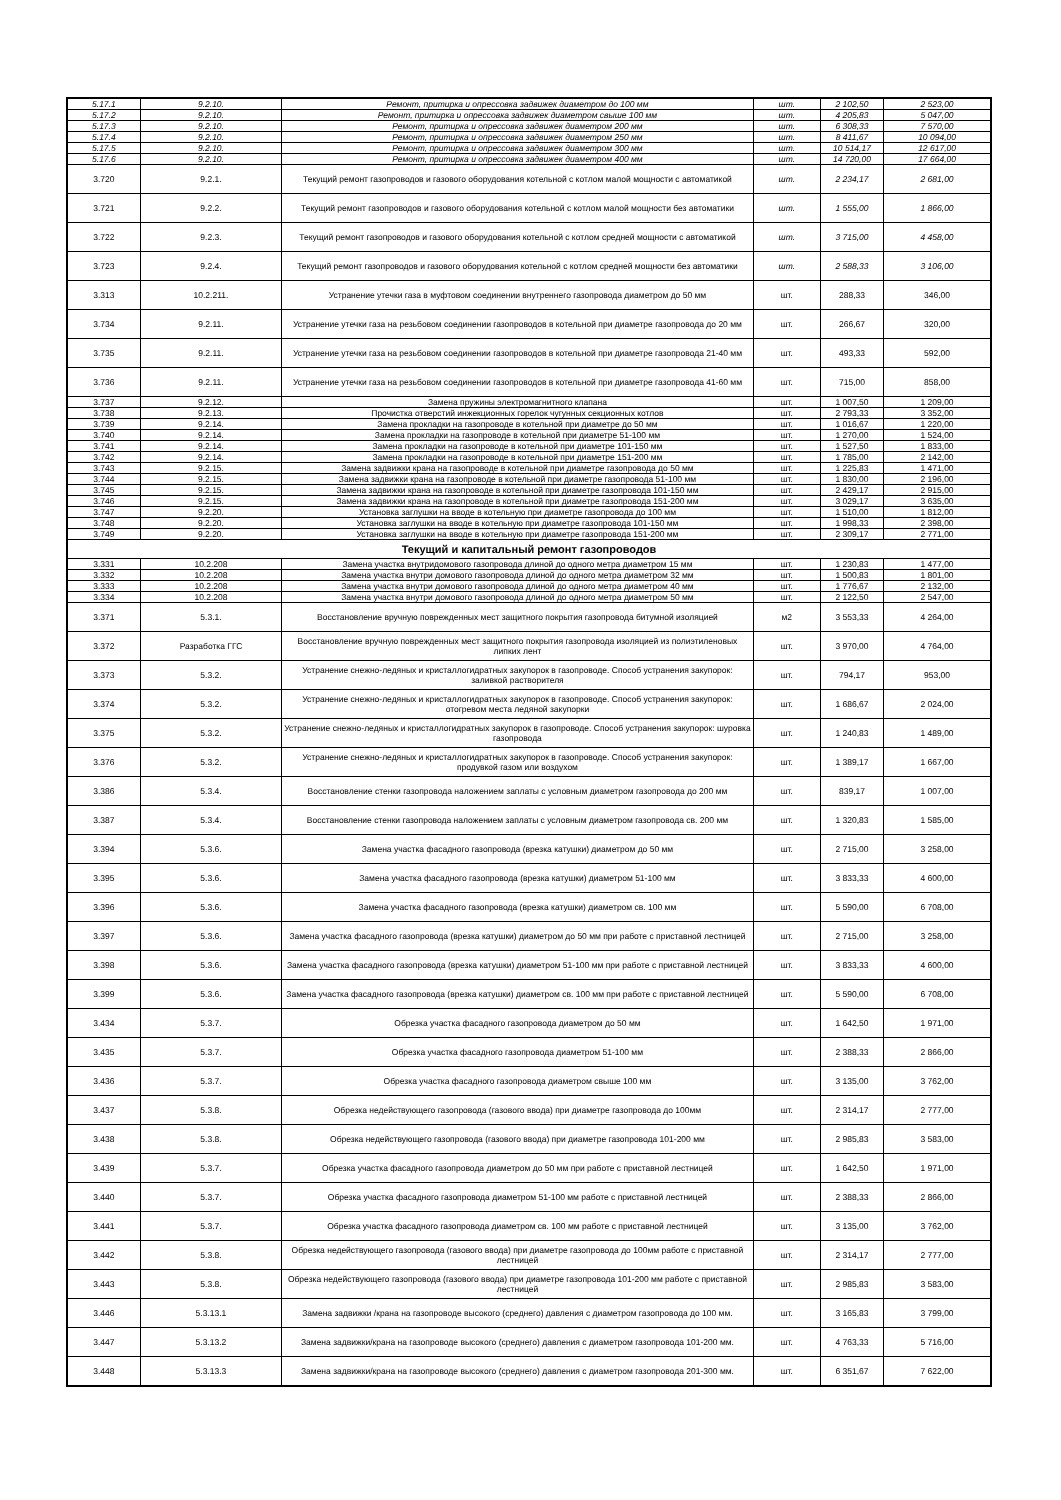| 5.17.1 | 9.2.10. | Ремонт, притирка и опрессовка задвижек диаметром до 100 мм | шт. | 2 102,50 | 2 523,00 |
| 5.17.2 | 9.2.10. | Ремонт, притирка и опрессовка задвижек диаметром свыше 100 мм | шт. | 4 205,83 | 5 047,00 |
| 5.17.3 | 9.2.10. | Ремонт, притирка и опрессовка задвижек диаметром 200 мм | шт. | 6 308,33 | 7 570,00 |
| 5.17.4 | 9.2.10. | Ремонт, притирка и опрессовка задвижек диаметром 250 мм | шт. | 8 411,67 | 10 094,00 |
| 5.17.5 | 9.2.10. | Ремонт, притирка и опрессовка задвижек диаметром 300 мм | шт. | 10 514,17 | 12 617,00 |
| 5.17.6 | 9.2.10. | Ремонт, притирка и опрессовка задвижек диаметром 400 мм | шт. | 14 720,00 | 17 664,00 |
| 3.720 | 9.2.1. | Текущий ремонт газопроводов и газового оборудования котельной с котлом малой мощности с автоматикой | шт. | 2 234,17 | 2 681,00 |
| 3.721 | 9.2.2. | Текущий ремонт газопроводов и газового оборудования котельной с котлом малой мощности без автоматики | шт. | 1 555,00 | 1 866,00 |
| 3.722 | 9.2.3. | Текущий ремонт газопроводов и газового оборудования котельной с котлом средней мощности с автоматикой | шт. | 3 715,00 | 4 458,00 |
| 3.723 | 9.2.4. | Текущий ремонт газопроводов и газового оборудования котельной с котлом средней мощности без автоматики | шт. | 2 588,33 | 3 106,00 |
| 3.313 | 10.2.211. | Устранение утечки газа в муфтовом соединении внутреннего газопровода диаметром до 50 мм | шт. | 288,33 | 346,00 |
| 3.734 | 9.2.11. | Устранение утечки газа на резьбовом соединении газопроводов в котельной при диаметре газопровода до 20 мм | шт. | 266,67 | 320,00 |
| 3.735 | 9.2.11. | Устранение утечки газа на резьбовом соединении газопроводов в котельной при диаметре газопровода 21-40 мм | шт. | 493,33 | 592,00 |
| 3.736 | 9.2.11. | Устранение утечки газа на резьбовом соединении газопроводов в котельной при диаметре газопровода 41-60 мм | шт. | 715,00 | 858,00 |
| 3.737 | 9.2.12. | Замена пружины электромагнитного клапана | шт. | 1 007,50 | 1 209,00 |
| 3.738 | 9.2.13. | Прочистка отверстий инжекционных горелок чугунных секционных котлов | шт. | 2 793,33 | 3 352,00 |
| 3.739 | 9.2.14. | Замена прокладки на газопроводе в котельной при диаметре до 50 мм | шт. | 1 016,67 | 1 220,00 |
| 3.740 | 9.2.14. | Замена прокладки на газопроводе в котельной при диаметре 51-100 мм | шт. | 1 270,00 | 1 524,00 |
| 3.741 | 9.2.14. | Замена прокладки на газопроводе в котельной при диаметре 101-150 мм | шт. | 1 527,50 | 1 833,00 |
| 3.742 | 9.2.14. | Замена прокладки на газопроводе в котельной при диаметре 151-200 мм | шт. | 1 785,00 | 2 142,00 |
| 3.743 | 9.2.15. | Замена задвижки крана на газопроводе в котельной при диаметре газопровода до 50 мм | шт. | 1 225,83 | 1 471,00 |
| 3.744 | 9.2.15. | Замена задвижки крана на газопроводе в котельной при диаметре газопровода 51-100 мм | шт. | 1 830,00 | 2 196,00 |
| 3.745 | 9.2.15. | Замена задвижки крана на газопроводе в котельной при диаметре газопровода 101-150 мм | шт. | 2 429,17 | 2 915,00 |
| 3.746 | 9.2.15. | Замена задвижки крана на газопроводе в котельной при диаметре газопровода 151-200 мм | шт. | 3 029,17 | 3 635,00 |
| 3.747 | 9.2.20. | Установка заглушки на вводе в котельную при диаметре газопровода до 100 мм | шт. | 1 510,00 | 1 812,00 |
| 3.748 | 9.2.20. | Установка заглушки на вводе в котельную при диаметре газопровода 101-150 мм | шт. | 1 998,33 | 2 398,00 |
| 3.749 | 9.2.20. | Установка заглушки на вводе в котельную при диаметре газопровода 151-200 мм | шт. | 2 309,17 | 2 771,00 |
| Текущий и капитальный ремонт газопроводов | | | | | |
| 3.331 | 10.2.208 | Замена участка внутридомового газопровода длиной до одного метра диаметром 15 мм | шт. | 1 230,83 | 1 477,00 |
| 3.332 | 10.2.208 | Замена участка внутри домового газопровода длиной до одного метра диаметром 32 мм | шт. | 1 500,83 | 1 801,00 |
| 3.333 | 10.2.208 | Замена участка внутри домового газопровода длиной до одного метра диаметром 40 мм | шт. | 1 776,67 | 2 132,00 |
| 3.334 | 10.2.208 | Замена участка внутри домового газопровода длиной до одного метра диаметром 50 мм | шт. | 2 122,50 | 2 547,00 |
| 3.371 | 5.3.1. | Восстановление вручную поврежденных мест защитного покрытия газопровода битумной изоляцией | м2 | 3 553,33 | 4 264,00 |
| 3.372 | Разработка ГГС | Восстановление вручную поврежденных мест защитного покрытия газопровода изоляцией из полиэтиленовых липких лент | шт. | 3 970,00 | 4 764,00 |
| 3.373 | 5.3.2. | Устранение снежно-ледяных и кристаллогидратных закупорок в газопроводе. Способ устранения закупорок: заливкой растворителя | шт. | 794,17 | 953,00 |
| 3.374 | 5.3.2. | Устранение снежно-ледяных и кристаллогидратных закупорок в газопроводе. Способ устранения закупорок: отогревом места ледяной закупорки | шт. | 1 686,67 | 2 024,00 |
| 3.375 | 5.3.2. | Устранение снежно-ледяных и кристаллогидратных закупорок в газопроводе. Способ устранения закупорок: шуровка газопровода | шт. | 1 240,83 | 1 489,00 |
| 3.376 | 5.3.2. | Устранение снежно-ледяных и кристаллогидратных закупорок в газопроводе. Способ устранения закупорок: продувкой газом или воздухом | шт. | 1 389,17 | 1 667,00 |
| 3.386 | 5.3.4. | Восстановление стенки газопровода наложением заплаты с условным диаметром газопровода до 200 мм | шт. | 839,17 | 1 007,00 |
| 3.387 | 5.3.4. | Восстановление стенки газопровода наложением заплаты с условным диаметром газопровода св. 200 мм | шт. | 1 320,83 | 1 585,00 |
| 3.394 | 5.3.6. | Замена участка фасадного газопровода (врезка катушки) диаметром до 50 мм | шт. | 2 715,00 | 3 258,00 |
| 3.395 | 5.3.6. | Замена участка фасадного газопровода (врезка катушки) диаметром 51-100 мм | шт. | 3 833,33 | 4 600,00 |
| 3.396 | 5.3.6. | Замена участка фасадного газопровода (врезка катушки) диаметром св. 100 мм | шт. | 5 590,00 | 6 708,00 |
| 3.397 | 5.3.6. | Замена участка фасадного газопровода (врезка катушки) диаметром до 50 мм при работе с приставной лестницей | шт. | 2 715,00 | 3 258,00 |
| 3.398 | 5.3.6. | Замена участка фасадного газопровода (врезка катушки) диаметром 51-100 мм при работе с приставной лестницей | шт. | 3 833,33 | 4 600,00 |
| 3.399 | 5.3.6. | Замена участка фасадного газопровода (врезка катушки) диаметром св. 100 мм при работе с приставной лестницей | шт. | 5 590,00 | 6 708,00 |
| 3.434 | 5.3.7. | Обрезка участка фасадного газопровода диаметром до 50 мм | шт. | 1 642,50 | 1 971,00 |
| 3.435 | 5.3.7. | Обрезка участка фасадного газопровода диаметром 51-100 мм | шт. | 2 388,33 | 2 866,00 |
| 3.436 | 5.3.7. | Обрезка участка фасадного газопровода диаметром свыше 100 мм | шт. | 3 135,00 | 3 762,00 |
| 3.437 | 5.3.8. | Обрезка недействующего газопровода (газового ввода) при диаметре газопровода до 100мм | шт. | 2 314,17 | 2 777,00 |
| 3.438 | 5.3.8. | Обрезка недействующего газопровода (газового ввода) при диаметре газопровода 101-200 мм | шт. | 2 985,83 | 3 583,00 |
| 3.439 | 5.3.7. | Обрезка участка фасадного газопровода диаметром до 50 мм при работе с приставной лестницей | шт. | 1 642,50 | 1 971,00 |
| 3.440 | 5.3.7. | Обрезка участка фасадного газопровода диаметром 51-100 мм работе с приставной лестницей | шт. | 2 388,33 | 2 866,00 |
| 3.441 | 5.3.7. | Обрезка участка фасадного газопровода диаметром св. 100 мм работе с приставной лестницей | шт. | 3 135,00 | 3 762,00 |
| 3.442 | 5.3.8. | Обрезка недействующего газопровода (газового ввода) при диаметре газопровода до 100мм работе с приставной лестницей | шт. | 2 314,17 | 2 777,00 |
| 3.443 | 5.3.8. | Обрезка недействующего газопровода (газового ввода) при диаметре газопровода 101-200 мм работе с приставной лестницей | шт. | 2 985,83 | 3 583,00 |
| 3.446 | 5.3.13.1 | Замена задвижки /крана на газопроводе высокого (среднего) давления с диаметром газопровода до 100 мм. | шт. | 3 165,83 | 3 799,00 |
| 3.447 | 5.3.13.2 | Замена задвижки/крана на газопроводе высокого (среднего) давления с диаметром газопровода 101-200 мм. | шт. | 4 763,33 | 5 716,00 |
| 3.448 | 5.3.13.3 | Замена задвижки/крана на газопроводе высокого (среднего) давления с диаметром газопровода 201-300 мм. | шт. | 6 351,67 | 7 622,00 |